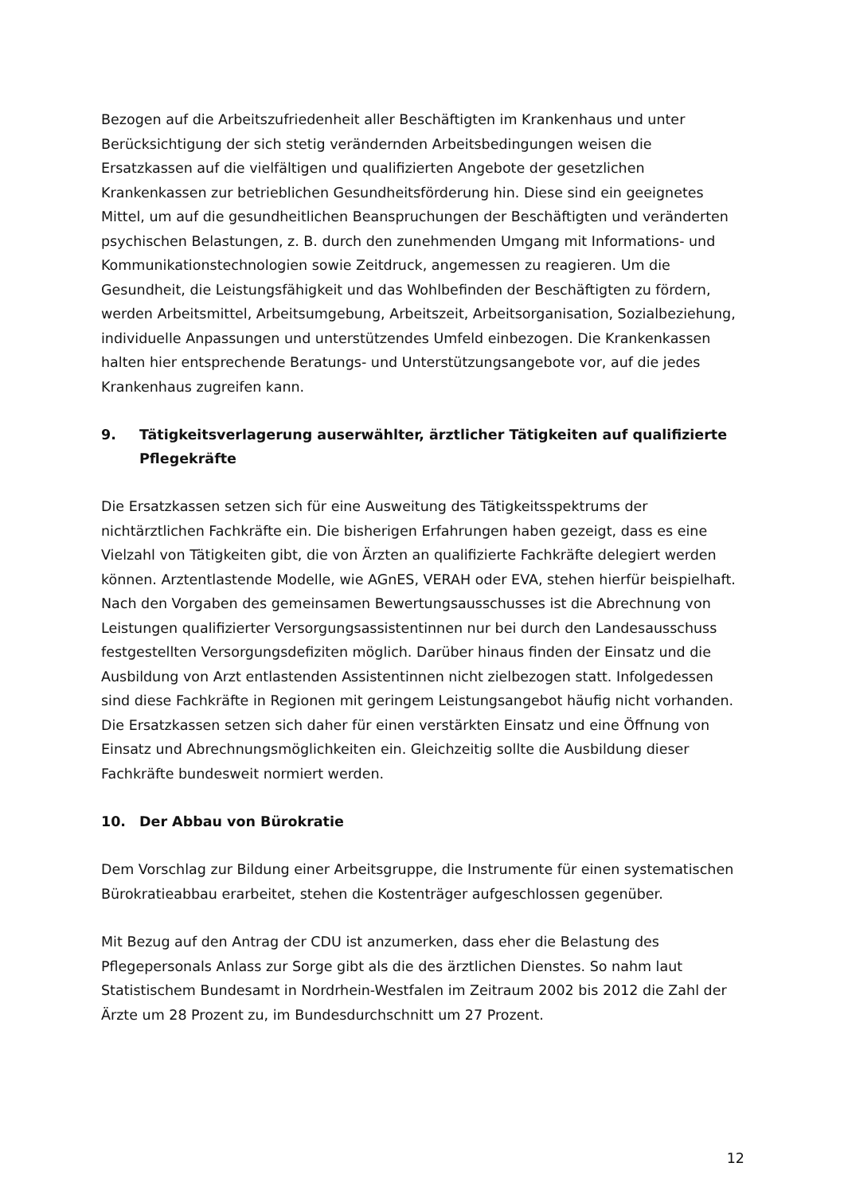Bezogen auf die Arbeitszufriedenheit aller Beschäftigten im Krankenhaus und unter Berücksichtigung der sich stetig verändernden Arbeitsbedingungen weisen die Ersatzkassen auf die vielfältigen und qualifizierten Angebote der gesetzlichen Krankenkassen zur betrieblichen Gesundheitsförderung hin. Diese sind ein geeignetes Mittel, um auf die gesundheitlichen Beanspruchungen der Beschäftigten und veränderten psychischen Belastungen, z. B. durch den zunehmenden Umgang mit Informations- und Kommunikationstechnologien sowie Zeitdruck, angemessen zu reagieren. Um die Gesundheit, die Leistungsfähigkeit und das Wohlbefinden der Beschäftigten zu fördern, werden Arbeitsmittel, Arbeitsumgebung, Arbeitszeit, Arbeitsorganisation, Sozialbeziehung, individuelle Anpassungen und unterstützendes Umfeld einbezogen. Die Krankenkassen halten hier entsprechende Beratungs- und Unterstützungsangebote vor, auf die jedes Krankenhaus zugreifen kann.
9. Tätigkeitsverlagerung auserwählter, ärztlicher Tätigkeiten auf qualifizierte Pflegekräfte
Die Ersatzkassen setzen sich für eine Ausweitung des Tätigkeitsspektrums der nichtärztlichen Fachkräfte ein. Die bisherigen Erfahrungen haben gezeigt, dass es eine Vielzahl von Tätigkeiten gibt, die von Ärzten an qualifizierte Fachkräfte delegiert werden können. Arztentlastende Modelle, wie AGnES, VERAH oder EVA, stehen hierfür beispielhaft. Nach den Vorgaben des gemeinsamen Bewertungsausschusses ist die Abrechnung von Leistungen qualifizierter Versorgungsassistentinnen nur bei durch den Landesausschuss festgestellten Versorgungsdefiziten möglich. Darüber hinaus finden der Einsatz und die Ausbildung von Arzt entlastenden Assistentinnen nicht zielbezogen statt. Infolgedessen sind diese Fachkräfte in Regionen mit geringem Leistungsangebot häufig nicht vorhanden. Die Ersatzkassen setzen sich daher für einen verstärkten Einsatz und eine Öffnung von Einsatz und Abrechnungsmöglichkeiten ein. Gleichzeitig sollte die Ausbildung dieser Fachkräfte bundesweit normiert werden.
10. Der Abbau von Bürokratie
Dem Vorschlag zur Bildung einer Arbeitsgruppe, die Instrumente für einen systematischen Bürokratieabbau erarbeitet, stehen die Kostenträger aufgeschlossen gegenüber.
Mit Bezug auf den Antrag der CDU ist anzumerken, dass eher die Belastung des Pflegepersonals Anlass zur Sorge gibt als die des ärztlichen Dienstes. So nahm laut Statistischem Bundesamt in Nordrhein-Westfalen im Zeitraum 2002 bis 2012 die Zahl der Ärzte um 28 Prozent zu, im Bundesdurchschnitt um 27 Prozent.
12